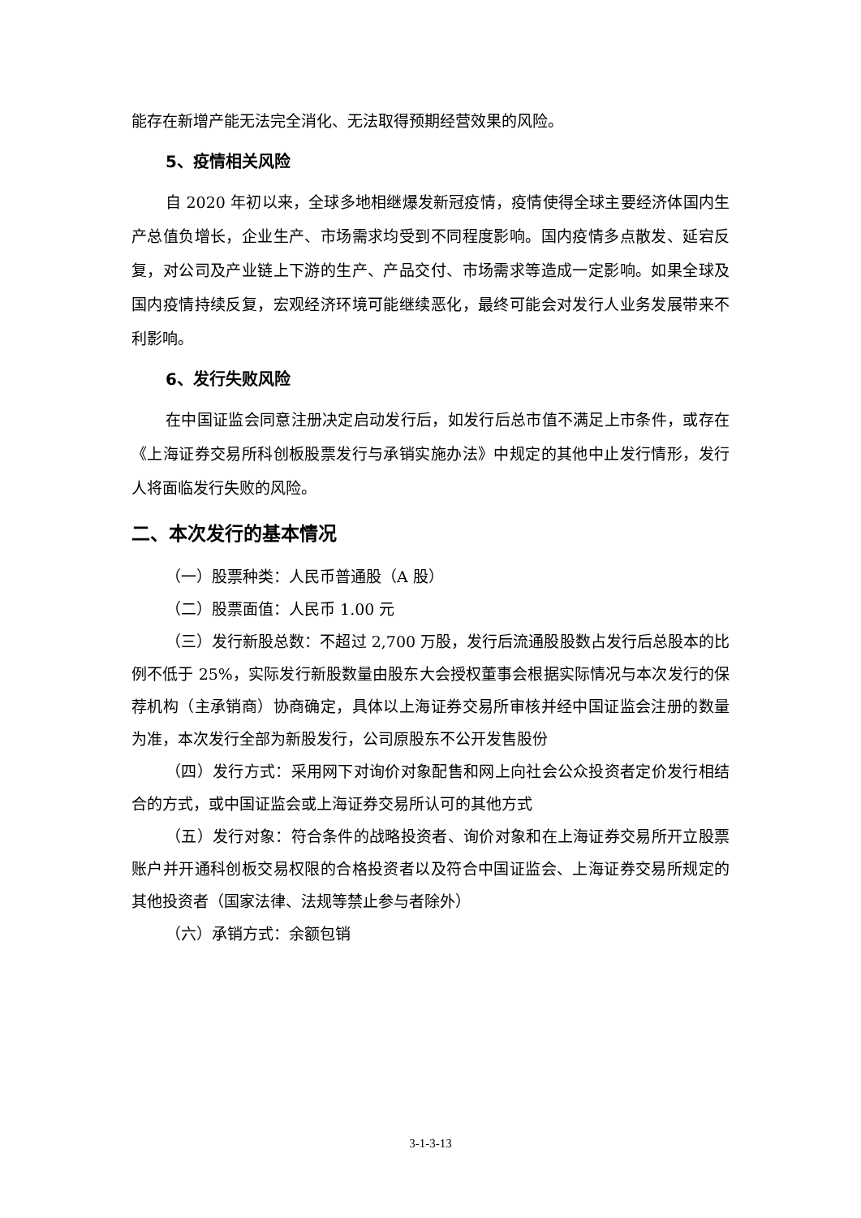能存在新增产能无法完全消化、无法取得预期经营效果的风险。
5、疫情相关风险
自 2020 年初以来，全球多地相继爆发新冠疫情，疫情使得全球主要经济体国内生产总值负增长，企业生产、市场需求均受到不同程度影响。国内疫情多点散发、延宕反复，对公司及产业链上下游的生产、产品交付、市场需求等造成一定影响。如果全球及国内疫情持续反复，宏观经济环境可能继续恶化，最终可能会对发行人业务发展带来不利影响。
6、发行失败风险
在中国证监会同意注册决定启动发行后，如发行后总市值不满足上市条件，或存在《上海证券交易所科创板股票发行与承销实施办法》中规定的其他中止发行情形，发行人将面临发行失败的风险。
二、本次发行的基本情况
（一）股票种类：人民币普通股（A 股）
（二）股票面值：人民币 1.00 元
（三）发行新股总数：不超过 2,700 万股，发行后流通股股数占发行后总股本的比例不低于 25%，实际发行新股数量由股东大会授权董事会根据实际情况与本次发行的保荐机构（主承销商）协商确定，具体以上海证券交易所审核并经中国证监会注册的数量为准，本次发行全部为新股发行，公司原股东不公开发售股份
（四）发行方式：采用网下对询价对象配售和网上向社会公众投资者定价发行相结合的方式，或中国证监会或上海证券交易所认可的其他方式
（五）发行对象：符合条件的战略投资者、询价对象和在上海证券交易所开立股票账户并开通科创板交易权限的合格投资者以及符合中国证监会、上海证券交易所规定的其他投资者（国家法律、法规等禁止参与者除外）
（六）承销方式：余额包销
3-1-3-13